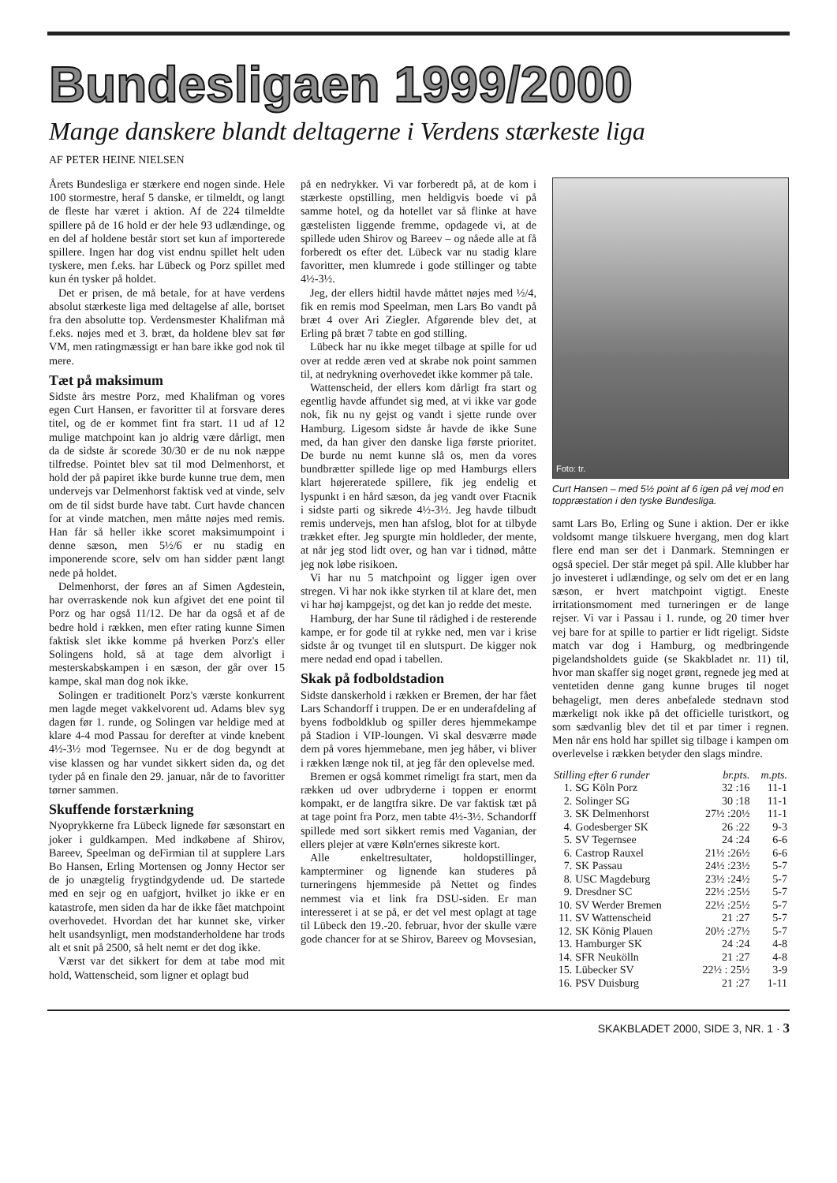Bundesligaen 1999/2000
Mange danskere blandt deltagerne i Verdens stærkeste liga
AF PETER HEINE NIELSEN
Årets Bundesliga er stærkere end nogen sinde. Hele 100 stormestre, heraf 5 danske, er tilmeldt, og langt de fleste har været i aktion. Af de 224 tilmeldte spillere på de 16 hold er der hele 93 udlændinge, og en del af holdene består stort set kun af importerede spillere. Ingen har dog vist endnu spillet helt uden tyskere, men f.eks. har Lübeck og Porz spillet med kun én tysker på holdet.
Det er prisen, de må betale, for at have verdens absolut stærkeste liga med deltagelse af alle, bortset fra den absolutte top. Verdensmester Khalifman må f.eks. nøjes med et 3. bræt, da holdene blev sat før VM, men ratingmæssigt er han bare ikke god nok til mere.
Tæt på maksimum
Sidste års mestre Porz, med Khalifman og vores egen Curt Hansen, er favoritter til at forsvare deres titel, og de er kommet fint fra start. 11 ud af 12 mulige matchpoint kan jo aldrig være dårligt, men da de sidste år scorede 30/30 er de nu nok næppe tilfredse. Pointet blev sat til mod Delmenhorst, et hold der på papiret ikke burde kunne true dem, men undervejs var Delmenhorst faktisk ved at vinde, selv om de til sidst burde have tabt. Curt havde chancen for at vinde matchen, men måtte nøjes med remis. Han får så heller ikke scoret maksimumpoint i denne sæson, men 5½/6 er nu stadig en imponerende score, selv om han sidder pænt langt nede på holdet.
Delmenhorst, der føres an af Simen Agdestein, har overraskende nok kun afgivet det ene point til Porz og har også 11/12. De har da også et af de bedre hold i rækken, men efter rating kunne Simen faktisk slet ikke komme på hverken Porz's eller Solingens hold, så at tage dem alvorligt i mesterskabskampen i en sæson, der går over 15 kampe, skal man dog nok ikke.
Solingen er traditionelt Porz's værste konkurrent men lagde meget vakkelvorent ud. Adams blev syg dagen før 1. runde, og Solingen var heldige med at klare 4-4 mod Passau for derefter at vinde knebent 4½-3½ mod Tegernsee. Nu er de dog begyndt at vise klassen og har vundet sikkert siden da, og det tyder på en finale den 29. januar, når de to favoritter tørner sammen.
Skuffende forstærkning
Nyoprykkerne fra Lübeck lignede før sæsonstart en joker i guldkampen. Med indkøbene af Shirov, Bareev, Speelman og deFirmian til at supplere Lars Bo Hansen, Erling Mortensen og Jonny Hector ser de jo unægtelig frygtindgydende ud. De startede med en sejr og en uafgjort, hvilket jo ikke er en katastrofe, men siden da har de ikke fået matchpoint overhovedet. Hvordan det har kunnet ske, virker helt usandsynligt, men modstanderholdene har trods alt et snit på 2500, så helt nemt er det dog ikke.
Værst var det sikkert for dem at tabe mod mit hold, Wattenscheid, som ligner et oplagt bud
på en nedrykker. Vi var forberedt på, at de kom i stærkeste opstilling, men heldigvis boede vi på samme hotel, og da hotellet var så flinke at have gæstelisten liggende fremme, opdagede vi, at de spillede uden Shirov og Bareev – og nåede alle at få forberedt os efter det. Lübeck var nu stadig klare favoritter, men klumrede i gode stillinger og tabte 4½-3½.
Jeg, der ellers hidtil havde måttet nøjes med ½/4, fik en remis mod Speelman, men Lars Bo vandt på bræt 4 over Ari Ziegler. Afgørende blev det, at Erling på bræt 7 tabte en god stilling.
Lübeck har nu ikke meget tilbage at spille for ud over at redde æren ved at skrabe nok point sammen til, at nedrykning overhovedet ikke kommer på tale.
Wattenscheid, der ellers kom dårligt fra start og egentlig havde affundet sig med, at vi ikke var gode nok, fik nu ny gejst og vandt i sjette runde over Hamburg. Ligesom sidste år havde de ikke Sune med, da han giver den danske liga første prioritet. De burde nu nemt kunne slå os, men da vores bundbrætter spillede lige op med Hamburgs ellers klart højereratede spillere, fik jeg endelig et lyspunkt i en hård sæson, da jeg vandt over Ftacnik i sidste parti og sikrede 4½-3½. Jeg havde tilbudt remis undervejs, men han afslog, blot for at tilbyde trækket efter. Jeg spurgte min holdleder, der mente, at når jeg stod lidt over, og han var i tidnød, måtte jeg nok løbe risikoen.
Vi har nu 5 matchpoint og ligger igen over stregen. Vi har nok ikke styrken til at klare det, men vi har høj kampgejst, og det kan jo redde det meste.
Hamburg, der har Sune til rådighed i de resterende kampe, er for gode til at rykke ned, men var i krise sidste år og tvunget til en slutspurt. De kigger nok mere nedad end opad i tabellen.
Skak på fodboldstadion
Sidste danskerhold i rækken er Bremen, der har fået Lars Schandorff i truppen. De er en underafdeling af byens fodboldklub og spiller deres hjemmekampe på Stadion i VIP-loungen. Vi skal desværre møde dem på vores hjemmebane, men jeg håber, vi bliver i rækken længe nok til, at jeg får den oplevelse med.
Bremen er også kommet rimeligt fra start, men da rækken ud over udbryderne i toppen er enormt kompakt, er de langtfra sikre. De var faktisk tæt på at tage point fra Porz, men tabte 4½-3½. Schandorff spillede med sort sikkert remis med Vaganian, der ellers plejer at være Køln'ernes sikreste kort.
Alle enkeltresultater, holdopstillinger, kampterminer og lignende kan studeres på turneringens hjemmeside på Nettet og findes nemmest via et link fra DSU-siden. Er man interesseret i at se på, er det vel mest oplagt at tage til Lübeck den 19.-20. februar, hvor der skulle være gode chancer for at se Shirov, Bareev og Movsesian,
Foto: tr.
Curt Hansen – med 5½ point af 6 igen på vej mod en toppræstation i den tyske Bundesliga.
samt Lars Bo, Erling og Sune i aktion. Der er ikke voldsomt mange tilskuere hvergang, men dog klart flere end man ser det i Danmark. Stemningen er også speciel. Der står meget på spil. Alle klubber har jo investeret i udlændinge, og selv om det er en lang sæson, er hvert matchpoint vigtigt. Eneste irritationsmoment med turneringen er de lange rejser. Vi var i Passau i 1. runde, og 20 timer hver vej bare for at spille to partier er lidt rigeligt. Sidste match var dog i Hamburg, og medbringende pigelandsholdets guide (se Skakbladet nr. 11) til, hvor man skaffer sig noget grønt, regnede jeg med at ventetiden denne gang kunne bruges til noget behageligt, men deres anbefalede stednavn stod mærkeligt nok ikke på det officielle turistkort, og som sædvanlig blev det til et par timer i regnen. Men når ens hold har spillet sig tilbage i kampen om overlevelse i rækken betyder den slags mindre.
| Stilling efter 6 runder | | br.pts. | m.pts. |
| --- | --- | --- | --- |
| 1. | SG Köln Porz | 32 :16 | 11-1 |
| 2. | Solinger SG | 30 :18 | 11-1 |
| 3. | SK Delmenhorst | 27½ :20½ | 11-1 |
| 4. | Godesberger SK | 26 :22 | 9-3 |
| 5. | SV Tegernsee | 24 :24 | 6-6 |
| 6. | Castrop Rauxel | 21½ :26½ | 6-6 |
| 7. | SK Passau | 24½ :23½ | 5-7 |
| 8. | USC Magdeburg | 23½ :24½ | 5-7 |
| 9. | Dresdner SC | 22½ :25½ | 5-7 |
| 10. | SV Werder Bremen | 22½ :25½ | 5-7 |
| 11. | SV Wattenscheid | 21 :27 | 5-7 |
| 12. | SK König Plauen | 20½ :27½ | 5-7 |
| 13. | Hamburger SK | 24 :24 | 4-8 |
| 14. | SFR Neukölln | 21 :27 | 4-8 |
| 15. | Lübecker SV | 22½ : 25½ | 3-9 |
| 16. | PSV Duisburg | 21 :27 | 1-11 |
SKAKBLADET 2000, SIDE 3, NR. 1 · 3